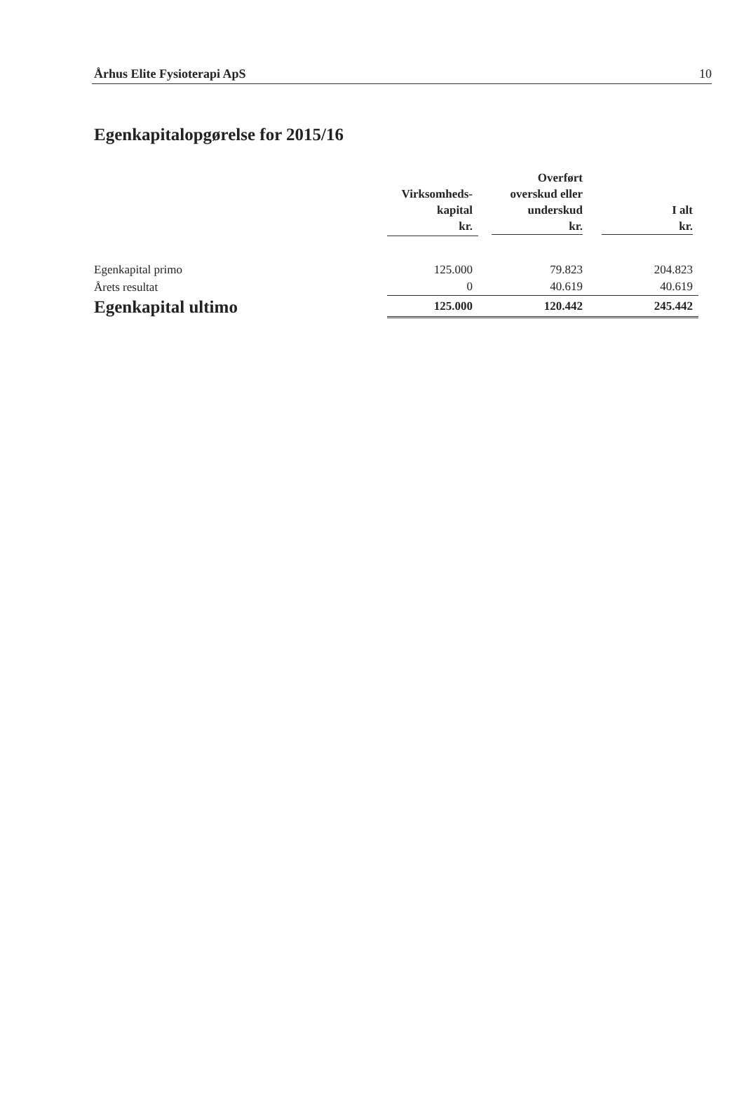Århus Elite Fysioterapi ApS 10
Egenkapitalopgørelse for 2015/16
| | Virksomheds- kapital kr. | Overført overskud eller underskud kr. | I alt kr. |
| --- | --- | --- | --- |
| Egenkapital primo | 125.000 | 79.823 | 204.823 |
| Årets resultat | 0 | 40.619 | 40.619 |
| Egenkapital ultimo | 125.000 | 120.442 | 245.442 |